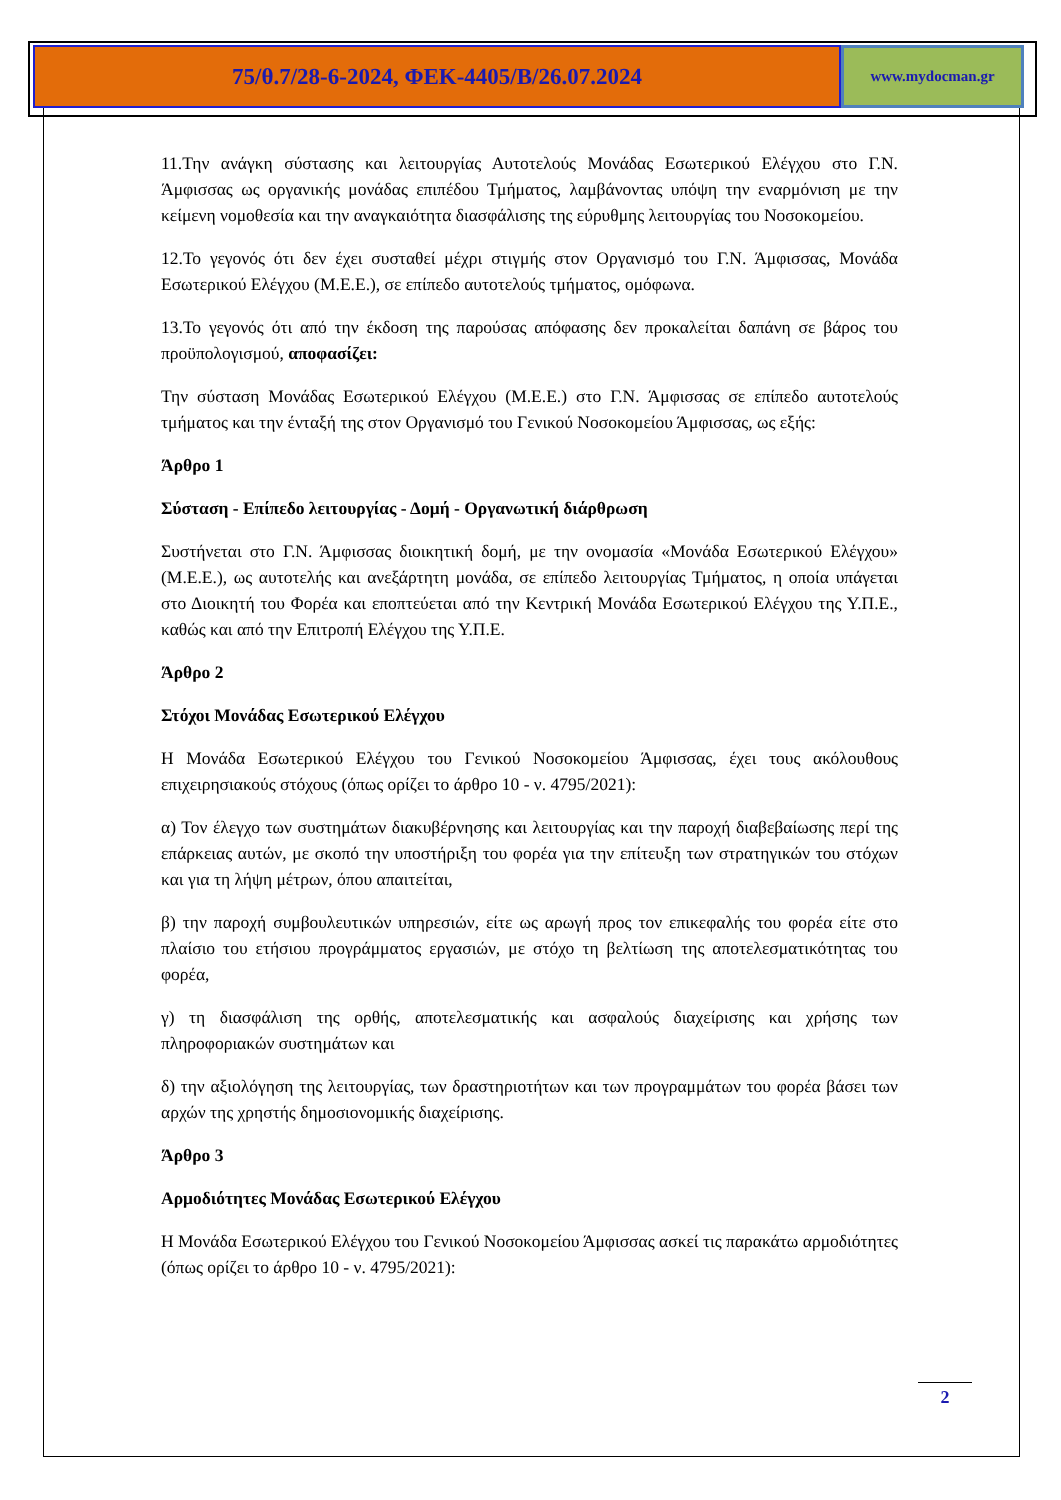75/θ.7/28-6-2024, ΦΕΚ-4405/Β/26.07.2024
www.mydocman.gr
11.Την ανάγκη σύστασης και λειτουργίας Αυτοτελούς Μονάδας Εσωτερικού Ελέγχου στο Γ.Ν. Άμφισσας ως οργανικής μονάδας επιπέδου Τμήματος, λαμβάνοντας υπόψη την εναρμόνιση με την κείμενη νομοθεσία και την αναγκαιότητα διασφάλισης της εύρυθμης λειτουργίας του Νοσοκομείου.
12.Το γεγονός ότι δεν έχει συσταθεί μέχρι στιγμής στον Οργανισμό του Γ.Ν. Άμφισσας, Μονάδα Εσωτερικού Ελέγχου (Μ.Ε.Ε.), σε επίπεδο αυτοτελούς τμήματος, ομόφωνα.
13.Το γεγονός ότι από την έκδοση της παρούσας απόφασης δεν προκαλείται δαπάνη σε βάρος του προϋπολογισμού, αποφασίζει:
Την σύσταση Μονάδας Εσωτερικού Ελέγχου (Μ.Ε.Ε.) στο Γ.Ν. Άμφισσας σε επίπεδο αυτοτελούς τμήματος και την ένταξή της στον Οργανισμό του Γενικού Νοσοκομείου Άμφισσας, ως εξής:
Άρθρο 1
Σύσταση - Επίπεδο λειτουργίας - Δομή - Οργανωτική διάρθρωση
Συστήνεται στο Γ.Ν. Άμφισσας διοικητική δομή, με την ονομασία «Μονάδα Εσωτερικού Ελέγχου» (Μ.Ε.Ε.), ως αυτοτελής και ανεξάρτητη μονάδα, σε επίπεδο λειτουργίας Τμήματος, η οποία υπάγεται στο Διοικητή του Φορέα και εποπτεύεται από την Κεντρική Μονάδα Εσωτερικού Ελέγχου της Υ.Π.Ε., καθώς και από την Επιτροπή Ελέγχου της Υ.Π.Ε.
Άρθρο 2
Στόχοι Μονάδας Εσωτερικού Ελέγχου
Η Μονάδα Εσωτερικού Ελέγχου του Γενικού Νοσοκομείου Άμφισσας, έχει τους ακόλουθους επιχειρησιακούς στόχους (όπως ορίζει το άρθρο 10 - ν. 4795/2021):
α) Τον έλεγχο των συστημάτων διακυβέρνησης και λειτουργίας και την παροχή διαβεβαίωσης περί της επάρκειας αυτών, με σκοπό την υποστήριξη του φορέα για την επίτευξη των στρατηγικών του στόχων και για τη λήψη μέτρων, όπου απαιτείται,
β) την παροχή συμβουλευτικών υπηρεσιών, είτε ως αρωγή προς τον επικεφαλής του φορέα είτε στο πλαίσιο του ετήσιου προγράμματος εργασιών, με στόχο τη βελτίωση της αποτελεσματικότητας του φορέα,
γ) τη διασφάλιση της ορθής, αποτελεσματικής και ασφαλούς διαχείρισης και χρήσης των πληροφοριακών συστημάτων και
δ) την αξιολόγηση της λειτουργίας, των δραστηριοτήτων και των προγραμμάτων του φορέα βάσει των αρχών της χρηστής δημοσιονομικής διαχείρισης.
Άρθρο 3
Αρμοδιότητες Μονάδας Εσωτερικού Ελέγχου
Η Μονάδα Εσωτερικού Ελέγχου του Γενικού Νοσοκομείου Άμφισσας ασκεί τις παρακάτω αρμοδιότητες (όπως ορίζει το άρθρο 10 - ν. 4795/2021):
2